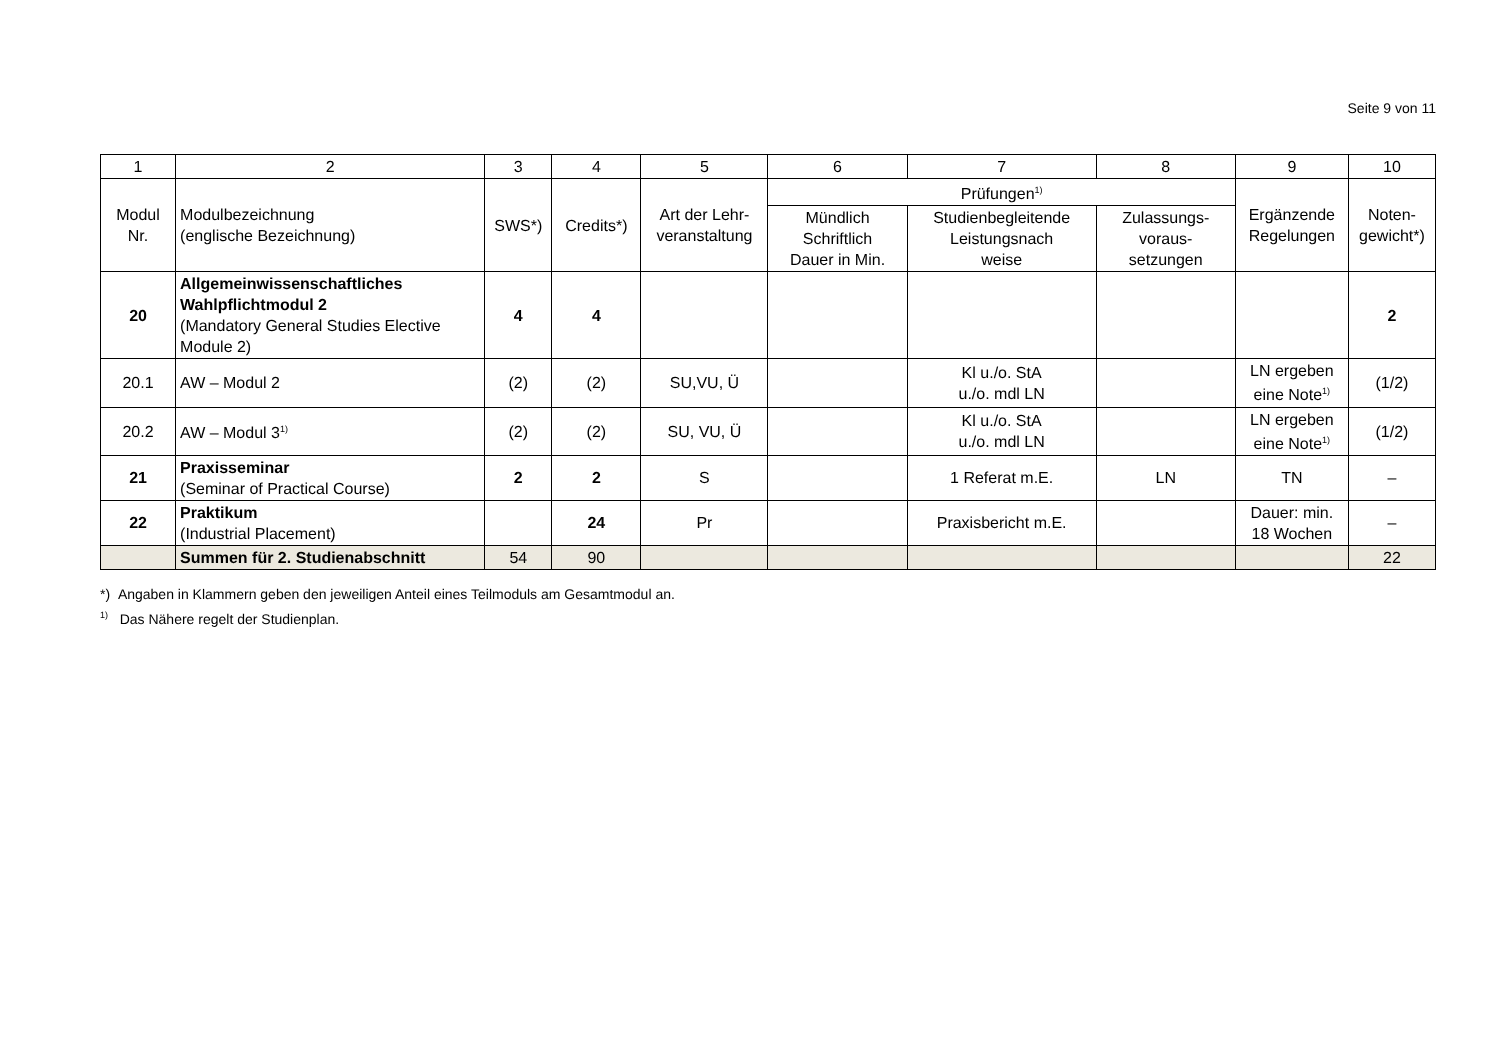Seite 9 von 11
| 1 | 2 | 3 | 4 | 5 | 6 | 7 | 8 | 9 | 10 |
| --- | --- | --- | --- | --- | --- | --- | --- | --- | --- |
| Modul Nr. | Modulbezeichnung (englische Bezeichnung) | SWS*) | Credits*) | Art der Lehr- veranstaltung | Prüfungen<sup>1)</sup> | | | Ergänzende Regelungen | Noten- gewicht*) |
| | | | | | Mündlich Schriftlich Dauer in Min. | Studienbegleitende Leistungsnach weise | Zulassungs- voraus- setzungen | | |
| 20 | Allgemeinwissenschaftliches Wahlpflichtmodul 2 (Mandatory General Studies Elective Module 2) | 4 | 4 | | | | | | 2 |
| 20.1 | AW – Modul 2 | (2) | (2) | SU,VU, Ü | | Kl u./o. StA u./o. mdl LN | | LN ergeben eine Note<sup>1)</sup> | (1/2) |
| 20.2 | AW – Modul 3<sup>1)</sup> | (2) | (2) | SU, VU, Ü | | Kl u./o. StA u./o. mdl LN | | LN ergeben eine Note<sup>1)</sup> | (1/2) |
| 21 | Praxisseminar (Seminar of Practical Course) | 2 | 2 | S | | 1 Referat m.E. | LN | TN | – |
| 22 | Praktikum (Industrial Placement) | | 24 | Pr | | Praxisbericht m.E. | | Dauer: min. 18 Wochen | – |
| | Summen für 2. Studienabschnitt | 54 | 90 | | | | | | 22 |
*) Angaben in Klammern geben den jeweiligen Anteil eines Teilmoduls am Gesamtmodul an.
<sup>1)</sup> Das Nähere regelt der Studienplan.